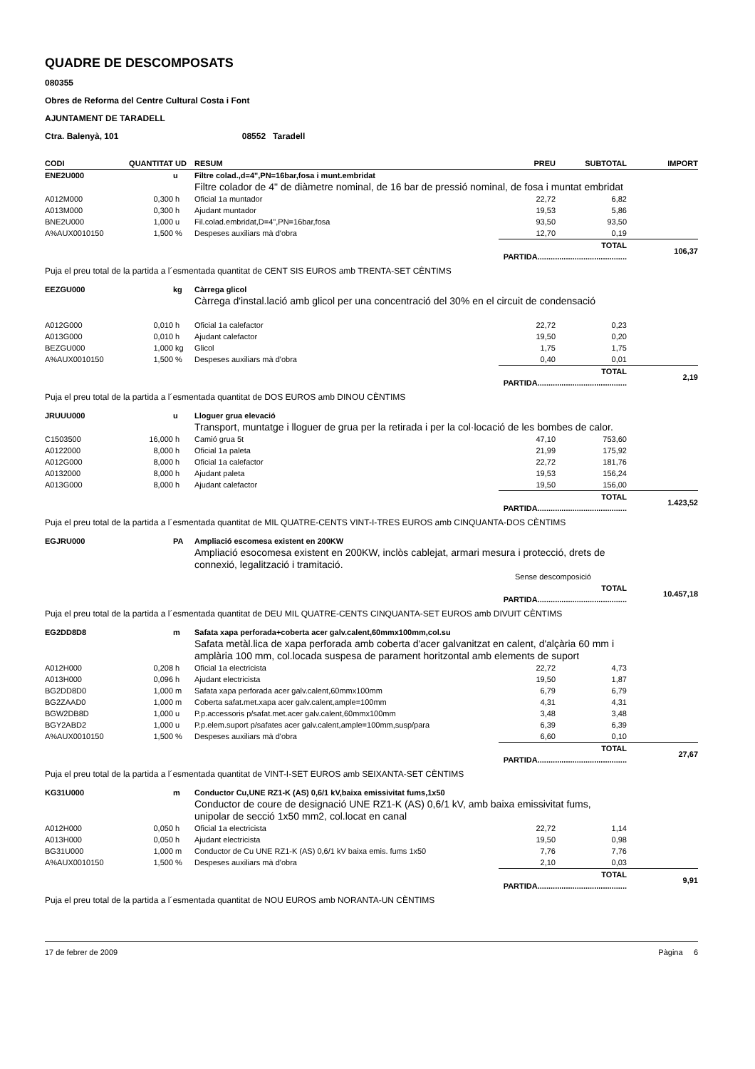QUADRE DE DESCOMPOSATS
080355
Obres de Reforma del Centre Cultural Costa i Font
AJUNTAMENT DE TARADELL
Ctra. Balenyà, 101 08552 Taradell
| CODI | QUANTITAT | UD | RESUM | PREU | SUBTOTAL | IMPORT |
| --- | --- | --- | --- | --- | --- | --- |
| ENE2U000 | | u | Filtre colad.,d=4",PN=16bar,fosa i munt.embridat | | | |
| | | | Filtre colador de 4" de diàmetre nominal, de 16 bar de pressió nominal, de fosa i muntat embridat | | | |
| A012M000 | 0,300 | h | Oficial 1a muntador | 22,72 | 6,82 | |
| A013M000 | 0,300 | h | Ajudant muntador | 19,53 | 5,86 | |
| BNE2U000 | 1,000 | u | Fil.colad.embridat,D=4",PN=16bar,fosa | 93,50 | 93,50 | |
| A%AUX0010150 | 1,500 | % | Despeses auxiliars mà d'obra | 12,70 | 0,19 | |
| | | | | TOTAL PARTIDA......................................... | | 106,37 |
| Puja el preu total de la partida a l´esmentada quantitat de CENT SIS EUROS amb TRENTA-SET CÈNTIMS | | | | | | |
| EEZGU000 | | kg | Càrrega glicol | | | |
| | | | Càrrega d'instal.lació amb glicol per una concentració del 30% en el circuit de condensació | | | |
| A012G000 | 0,010 | h | Oficial 1a calefactor | 22,72 | 0,23 | |
| A013G000 | 0,010 | h | Ajudant calefactor | 19,50 | 0,20 | |
| BEZGU000 | 1,000 | kg | Glicol | 1,75 | 1,75 | |
| A%AUX0010150 | 1,500 | % | Despeses auxiliars mà d'obra | 0,40 | 0,01 | |
| | | | | TOTAL PARTIDA......................................... | | 2,19 |
| Puja el preu total de la partida a l´esmentada quantitat de DOS EUROS amb DINOU CÈNTIMS | | | | | | |
| JRUUU000 | | u | Lloguer grua elevació | | | |
| | | | Transport, muntatge i lloguer de grua per la retirada i per la col·locació de les bombes de calor. | | | |
| C1503500 | 16,000 | h | Camió grua 5t | 47,10 | 753,60 | |
| A0122000 | 8,000 | h | Oficial 1a paleta | 21,99 | 175,92 | |
| A012G000 | 8,000 | h | Oficial 1a calefactor | 22,72 | 181,76 | |
| A0132000 | 8,000 | h | Ajudant paleta | 19,53 | 156,24 | |
| A013G000 | 8,000 | h | Ajudant calefactor | 19,50 | 156,00 | |
| | | | | TOTAL PARTIDA......................................... | | 1.423,52 |
| Puja el preu total de la partida a l´esmentada quantitat de MIL QUATRE-CENTS VINT-I-TRES EUROS amb CINQUANTA-DOS CÈNTIMS | | | | | | |
| EGJRU000 | | PA | Ampliació escomesa existent en 200KW | | | |
| | | | Ampliació esocomesa existent en 200KW, inclòs cablejat, armari mesura i protecció, drets de connexió, legalització i tramitació. | | | |
| | | | | Sense descomposició | | |
| | | | | TOTAL PARTIDA......................................... | | 10.457,18 |
| Puja el preu total de la partida a l´esmentada quantitat de DEU MIL QUATRE-CENTS CINQUANTA-SET EUROS amb DIVUIT CÈNTIMS | | | | | | |
| EG2DD8D8 | | m | Safata xapa perforada+coberta acer galv.calent,60mmx100mm,col.su | | | |
| | | | Safata metàl.lica de xapa perforada amb coberta d'acer galvanitzat en calent, d'alçària 60 mm i amplària 100 mm, col.locada suspesa de parament horitzontal amb elements de suport | | | |
| A012H000 | 0,208 | h | Oficial 1a electricista | 22,72 | 4,73 | |
| A013H000 | 0,096 | h | Ajudant electricista | 19,50 | 1,87 | |
| BG2DD8D0 | 1,000 | m | Safata xapa perforada acer galv.calent,60mmx100mm | 6,79 | 6,79 | |
| BG2ZAAD0 | 1,000 | m | Coberta safat.met.xapa acer galv.calent,ample=100mm | 4,31 | 4,31 | |
| BGW2DB8D | 1,000 | u | P.p.accessoris p/safat.met.acer galv.calent,60mmx100mm | 3,48 | 3,48 | |
| BGY2ABD2 | 1,000 | u | P.p.elem.suport p/safates acer galv.calent,ample=100mm,susp/para | 6,39 | 6,39 | |
| A%AUX0010150 | 1,500 | % | Despeses auxiliars mà d'obra | 6,60 | 0,10 | |
| | | | | TOTAL PARTIDA......................................... | | 27,67 |
| Puja el preu total de la partida a l´esmentada quantitat de VINT-I-SET EUROS amb SEIXANTA-SET CÈNTIMS | | | | | | |
| KG31U000 | | m | Conductor Cu,UNE RZ1-K (AS) 0,6/1 kV,baixa emissivitat fums,1x50 | | | |
| | | | Conductor de coure de designació UNE RZ1-K (AS) 0,6/1 kV, amb baixa emissivitat fums, unipolar de secció 1x50 mm2, col.locat en canal | | | |
| A012H000 | 0,050 | h | Oficial 1a electricista | 22,72 | 1,14 | |
| A013H000 | 0,050 | h | Ajudant electricista | 19,50 | 0,98 | |
| BG31U000 | 1,000 | m | Conductor de Cu UNE RZ1-K (AS) 0,6/1 kV baixa emis. fums 1x50 | 7,76 | 7,76 | |
| A%AUX0010150 | 1,500 | % | Despeses auxiliars mà d'obra | 2,10 | 0,03 | |
| | | | | TOTAL PARTIDA......................................... | | 9,91 |
| Puja el preu total de la partida a l´esmentada quantitat de NOU EUROS amb NORANTA-UN CÈNTIMS | | | | | | |
17 de febrer de 2009 Pàgina 6